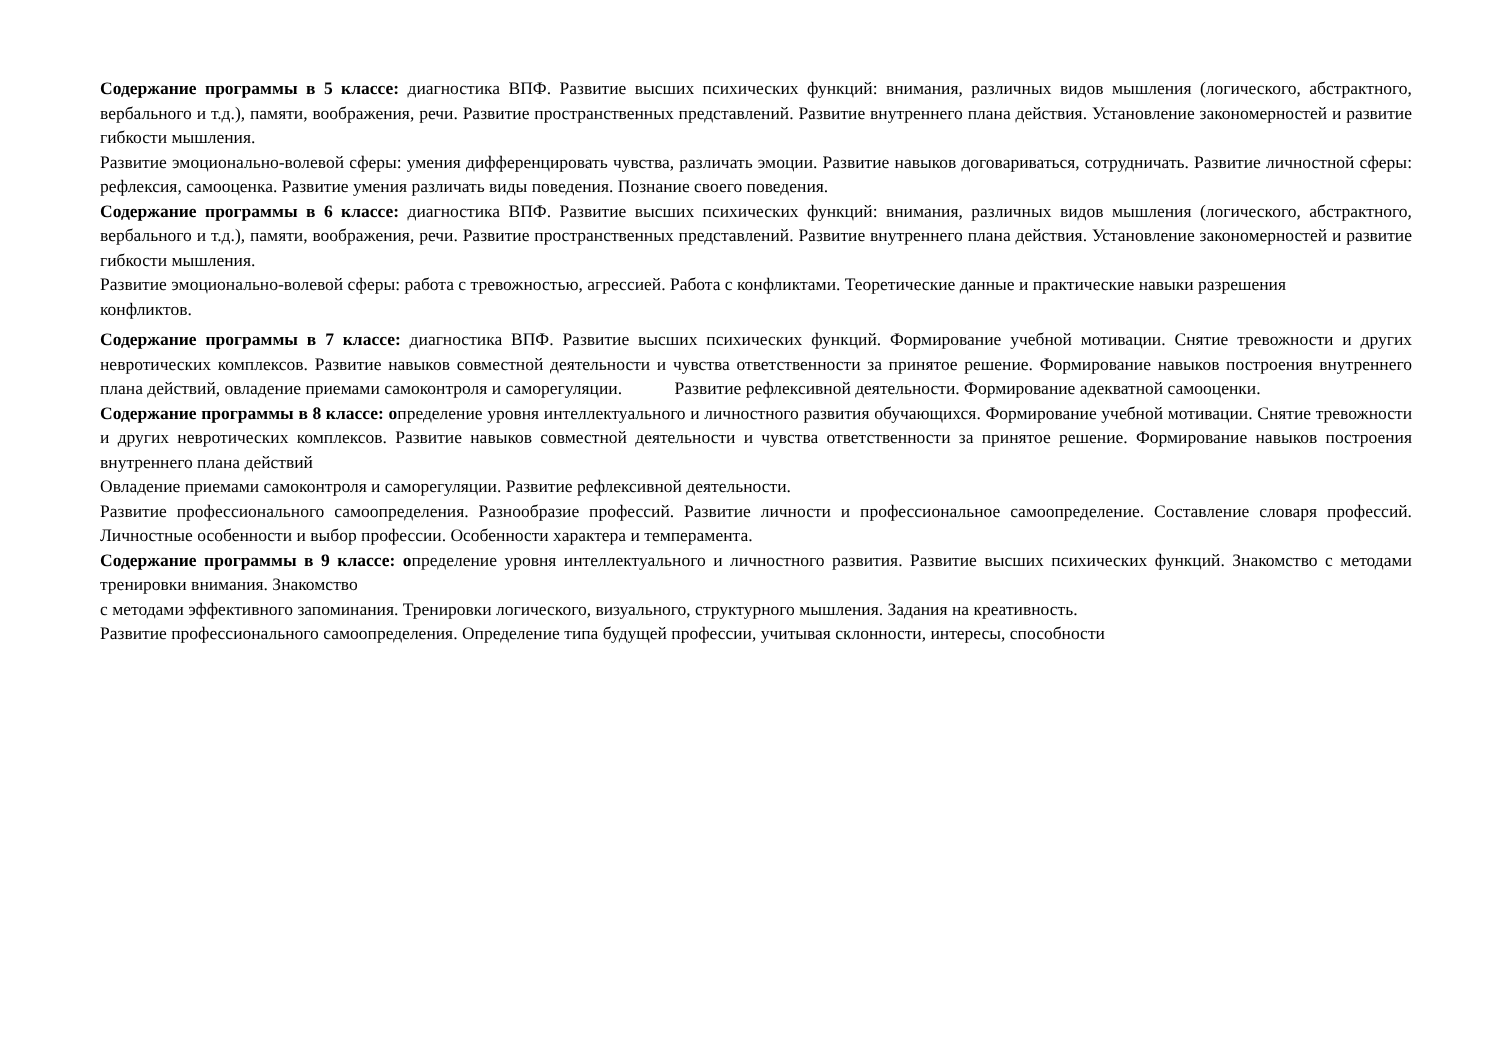Содержание программы в 5 классе: диагностика ВПФ. Развитие высших психических функций: внимания, различных видов мышления (логического, абстрактного, вербального и т.д.), памяти, воображения, речи. Развитие пространственных представлений. Развитие внутреннего плана действия. Установление закономерностей и развитие гибкости мышления.
Развитие эмоционально-волевой сферы: умения дифференцировать чувства, различать эмоции. Развитие навыков договариваться, сотрудничать. Развитие личностной сферы: рефлексия, самооценка. Развитие умения различать виды поведения. Познание своего поведения.
Содержание программы в 6 классе: диагностика ВПФ. Развитие высших психических функций: внимания, различных видов мышления (логического, абстрактного, вербального и т.д.), памяти, воображения, речи. Развитие пространственных представлений. Развитие внутреннего плана действия. Установление закономерностей и развитие гибкости мышления.
Развитие эмоционально-волевой сферы: работа с тревожностью, агрессией. Работа с конфликтами. Теоретические данные и практические навыки разрешения
конфликтов.
Содержание программы в 7 классе: диагностика ВПФ. Развитие высших психических функций. Формирование учебной мотивации. Снятие тревожности и других невротических комплексов. Развитие навыков совместной деятельности и чувства ответственности за принятое решение. Формирование навыков построения внутреннего плана действий, овладение приемами самоконтроля и саморегуляции. Развитие рефлексивной деятельности. Формирование адекватной самооценки.
Содержание программы в 8 классе: определение уровня интеллектуального и личностного развития обучающихся. Формирование учебной мотивации. Снятие тревожности и других невротических комплексов. Развитие навыков совместной деятельности и чувства ответственности за принятое решение. Формирование навыков построения внутреннего плана действий
Овладение приемами самоконтроля и саморегуляции. Развитие рефлексивной деятельности.
Развитие профессионального самоопределения. Разнообразие профессий. Развитие личности и профессиональное самоопределение. Составление словаря профессий. Личностные особенности и выбор профессии. Особенности характера и темперамента.
Содержание программы в 9 классе: определение уровня интеллектуального и личностного развития. Развитие высших психических функций. Знакомство с методами тренировки внимания. Знакомство
с методами эффективного запоминания. Тренировки логического, визуального, структурного мышления. Задания на креативность.
Развитие профессионального самоопределения. Определение типа будущей профессии, учитывая склонности, интересы, способности